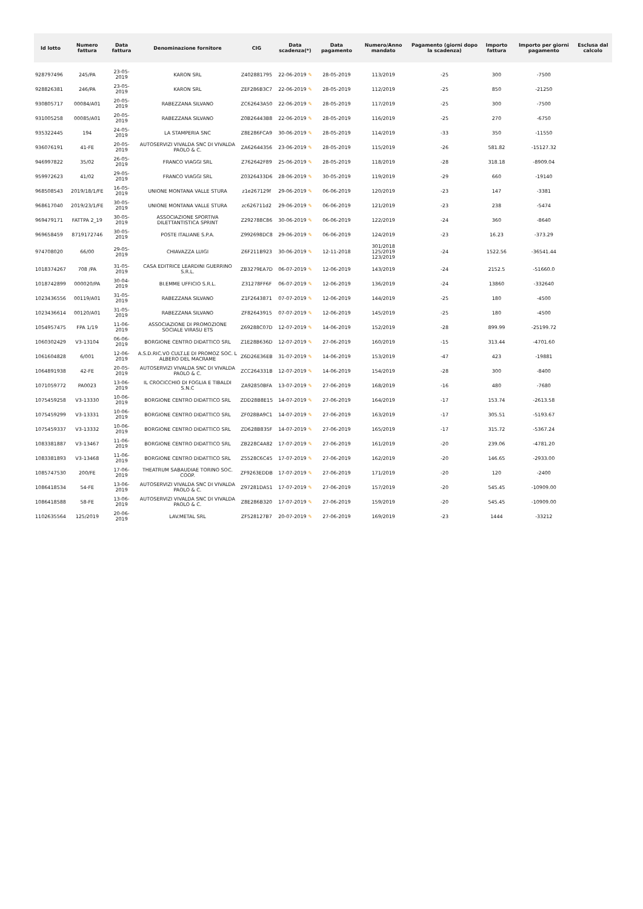| Id lotto | Numero fattura | Data fattura | Denominazione fornitore | CIG | Data scadenza(*) | Data pagamento | Numero/Anno mandato | Pagamento (giorni dopo la scadenza) | Importo fattura | Importo per giorni pagamento | Esclusa dal calcolo |
| --- | --- | --- | --- | --- | --- | --- | --- | --- | --- | --- | --- |
| 928797496 | 245/PA | 23-05-2019 | KARON SRL | Z402881795 | 22-06-2019 ✎ | 28-05-2019 | 113/2019 | -25 | 300 | -7500 | |
| 928826381 | 246/PA | 23-05-2019 | KARON SRL | ZEF286B3C7 | 22-06-2019 ✎ | 28-05-2019 | 112/2019 | -25 | 850 | -21250 | |
| 930805717 | 00084/A01 | 20-05-2019 | RABEZZANA SILVANO | ZC62643A50 | 22-06-2019 ✎ | 28-05-2019 | 117/2019 | -25 | 300 | -7500 | |
| 931005258 | 00085/A01 | 20-05-2019 | RABEZZANA SILVANO | Z0B26443B8 | 22-06-2019 ✎ | 28-05-2019 | 116/2019 | -25 | 270 | -6750 | |
| 935322445 | 194 | 24-05-2019 | LA STAMPERIA SNC | Z8E286FCA9 | 30-06-2019 ✎ | 28-05-2019 | 114/2019 | -33 | 350 | -11550 | |
| 936076191 | 41-FE | 20-05-2019 | AUTOSERVIZI VIVALDA SNC DI VIVALDA PAOLO & C. | ZA62644356 | 23-06-2019 ✎ | 28-05-2019 | 115/2019 | -26 | 581.82 | -15127.32 | |
| 946997822 | 35/02 | 26-05-2019 | FRANCO VIAGGI SRL | Z762642F89 | 25-06-2019 ✎ | 28-05-2019 | 118/2019 | -28 | 318.18 | -8909.04 | |
| 959972623 | 41/02 | 29-05-2019 | FRANCO VIAGGI SRL | Z0326433D6 | 28-06-2019 ✎ | 30-05-2019 | 119/2019 | -29 | 660 | -19140 | |
| 968508543 | 2019/18/1/FE | 16-05-2019 | UNIONE MONTANA VALLE STURA | z1e267129f | 29-06-2019 ✎ | 06-06-2019 | 120/2019 | -23 | 147 | -3381 | |
| 968617040 | 2019/23/1/FE | 30-05-2019 | UNIONE MONTANA VALLE STURA | zc626711d2 | 29-06-2019 ✎ | 06-06-2019 | 121/2019 | -23 | 238 | -5474 | |
| 969479171 | FATTPA 2_19 | 30-05-2019 | ASSOCIAZIONE SPORTIVA DILETTANTISTICA SPRINT | Z292788C86 | 30-06-2019 ✎ | 06-06-2019 | 122/2019 | -24 | 360 | -8640 | |
| 969658459 | 8719172746 | 30-05-2019 | POSTE ITALIANE S.P.A. | Z992698DC8 | 29-06-2019 ✎ | 06-06-2019 | 124/2019 | -23 | 16.23 | -373.29 | |
| 974708020 | 66/00 | 29-05-2019 | CHIAVAZZA LUIGI | Z6F211B923 | 30-06-2019 ✎ | 12-11-2018 | 301/2018 125/2019 123/2019 | -24 | 1522.56 | -36541.44 | |
| 1018374267 | 708 /PA | 31-05-2019 | CASA EDITRICE LEARDINI GUERRINO S.R.L. | ZB3279EA7D | 06-07-2019 ✎ | 12-06-2019 | 143/2019 | -24 | 2152.5 | -51660.0 | |
| 1018742899 | 000020/PA | 30-04-2019 | BI.EMME UFFICIO S.R.L. | Z31278FF6F | 06-07-2019 ✎ | 12-06-2019 | 136/2019 | -24 | 13860 | -332640 | |
| 1023436556 | 00119/A01 | 31-05-2019 | RABEZZANA SILVANO | Z1F2643871 | 07-07-2019 ✎ | 12-06-2019 | 144/2019 | -25 | 180 | -4500 | |
| 1023436614 | 00120/A01 | 31-05-2019 | RABEZZANA SILVANO | ZF82643915 | 07-07-2019 ✎ | 12-06-2019 | 145/2019 | -25 | 180 | -4500 | |
| 1054957475 | FPA 1/19 | 11-06-2019 | ASSOCIAZIONE DI PROMOZIONE SOCIALE VIRASU ETS | Z69288C07D | 12-07-2019 ✎ | 14-06-2019 | 152/2019 | -28 | 899.99 | -25199.72 | |
| 1060302429 | V3-13104 | 06-06-2019 | BORGIONE CENTRO DIDATTICO SRL | Z1E28B636D | 12-07-2019 ✎ | 27-06-2019 | 160/2019 | -15 | 313.44 | -4701.60 | |
| 1061604828 | 6/001 | 12-06-2019 | A.S.D.RIC.VO CULT.LE DI PROMOZ SOC. L ALBERO DEL MACRAME | Z6D26E36EB | 31-07-2019 ✎ | 14-06-2019 | 153/2019 | -47 | 423 | -19881 | |
| 1064891938 | 42-FE | 20-05-2019 | AUTOSERVIZI VIVALDA SNC DI VIVALDA PAOLO & C. | ZCC264331B | 12-07-2019 ✎ | 14-06-2019 | 154/2019 | -28 | 300 | -8400 | |
| 1071059772 | PA0023 | 13-06-2019 | IL CROCICCHIO DI FOGLIA E TIBALDI S.N.C | ZA92850BFA | 13-07-2019 ✎ | 27-06-2019 | 168/2019 | -16 | 480 | -7680 | |
| 1075459258 | V3-13330 | 10-06-2019 | BORGIONE CENTRO DIDATTICO SRL | ZDD28B8E15 | 14-07-2019 ✎ | 27-06-2019 | 164/2019 | -17 | 153.74 | -2613.58 | |
| 1075459299 | V3-13331 | 10-06-2019 | BORGIONE CENTRO DIDATTICO SRL | ZF028BA9C1 | 14-07-2019 ✎ | 27-06-2019 | 163/2019 | -17 | 305.51 | -5193.67 | |
| 1075459337 | V3-13332 | 10-06-2019 | BORGIONE CENTRO DIDATTICO SRL | ZD628B835F | 14-07-2019 ✎ | 27-06-2019 | 165/2019 | -17 | 315.72 | -5367.24 | |
| 1083381887 | V3-13467 | 11-06-2019 | BORGIONE CENTRO DIDATTICO SRL | ZB228C4A82 | 17-07-2019 ✎ | 27-06-2019 | 161/2019 | -20 | 239.06 | -4781.20 | |
| 1083381893 | V3-13468 | 11-06-2019 | BORGIONE CENTRO DIDATTICO SRL | Z5528C6C45 | 17-07-2019 ✎ | 27-06-2019 | 162/2019 | -20 | 146.65 | -2933.00 | |
| 1085747530 | 200/FE | 17-06-2019 | THEATRUM SABAUDIAE TORINO SOC. COOP. | ZF9263EDDB | 17-07-2019 ✎ | 27-06-2019 | 171/2019 | -20 | 120 | -2400 | |
| 1086418534 | 54-FE | 13-06-2019 | AUTOSERVIZI VIVALDA SNC DI VIVALDA PAOLO & C. | Z97281DA51 | 17-07-2019 ✎ | 27-06-2019 | 157/2019 | -20 | 545.45 | -10909.00 | |
| 1086418588 | 58-FE | 13-06-2019 | AUTOSERVIZI VIVALDA SNC DI VIVALDA PAOLO & C. | Z8E286B320 | 17-07-2019 ✎ | 27-06-2019 | 159/2019 | -20 | 545.45 | -10909.00 | |
| 1102635564 | 125/2019 | 20-06-2019 | LAV.METAL SRL | ZF528127B7 | 20-07-2019 ✎ | 27-06-2019 | 169/2019 | -23 | 1444 | -33212 | |